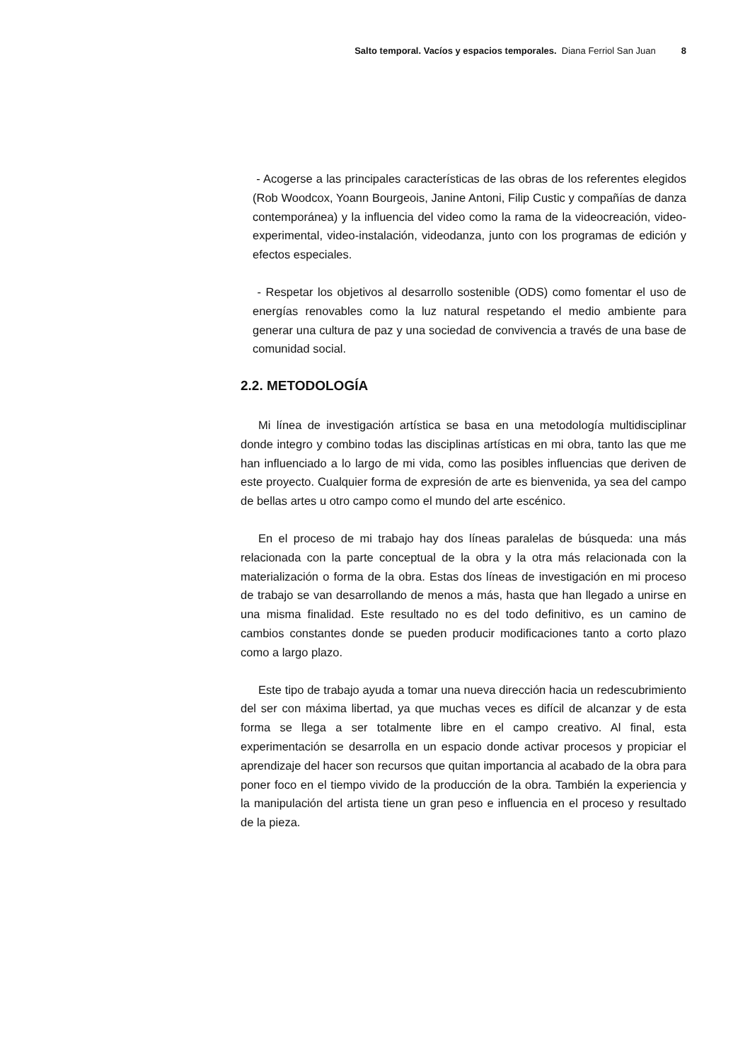Salto temporal. Vacíos y espacios temporales. Diana Ferriol San Juan 8
- Acogerse a las principales características de las obras de los referentes elegidos (Rob Woodcox, Yoann Bourgeois, Janine Antoni, Filip Custic y compañías de danza contemporánea) y la influencia del video como la rama de la videocreación, video-experimental, video-instalación, videodanza, junto con los programas de edición y efectos especiales.
- Respetar los objetivos al desarrollo sostenible (ODS) como fomentar el uso de energías renovables como la luz natural respetando el medio ambiente para generar una cultura de paz y una sociedad de convivencia a través de una base de comunidad social.
2.2. METODOLOGÍA
Mi línea de investigación artística se basa en una metodología multidisciplinar donde integro y combino todas las disciplinas artísticas en mi obra, tanto las que me han influenciado a lo largo de mi vida, como las posibles influencias que deriven de este proyecto. Cualquier forma de expresión de arte es bienvenida, ya sea del campo de bellas artes u otro campo como el mundo del arte escénico.
En el proceso de mi trabajo hay dos líneas paralelas de búsqueda: una más relacionada con la parte conceptual de la obra y la otra más relacionada con la materialización o forma de la obra. Estas dos líneas de investigación en mi proceso de trabajo se van desarrollando de menos a más, hasta que han llegado a unirse en una misma finalidad. Este resultado no es del todo definitivo, es un camino de cambios constantes donde se pueden producir modificaciones tanto a corto plazo como a largo plazo.
Este tipo de trabajo ayuda a tomar una nueva dirección hacia un redescubrimiento del ser con máxima libertad, ya que muchas veces es difícil de alcanzar y de esta forma se llega a ser totalmente libre en el campo creativo. Al final, esta experimentación se desarrolla en un espacio donde activar procesos y propiciar el aprendizaje del hacer son recursos que quitan importancia al acabado de la obra para poner foco en el tiempo vivido de la producción de la obra. También la experiencia y la manipulación del artista tiene un gran peso e influencia en el proceso y resultado de la pieza.